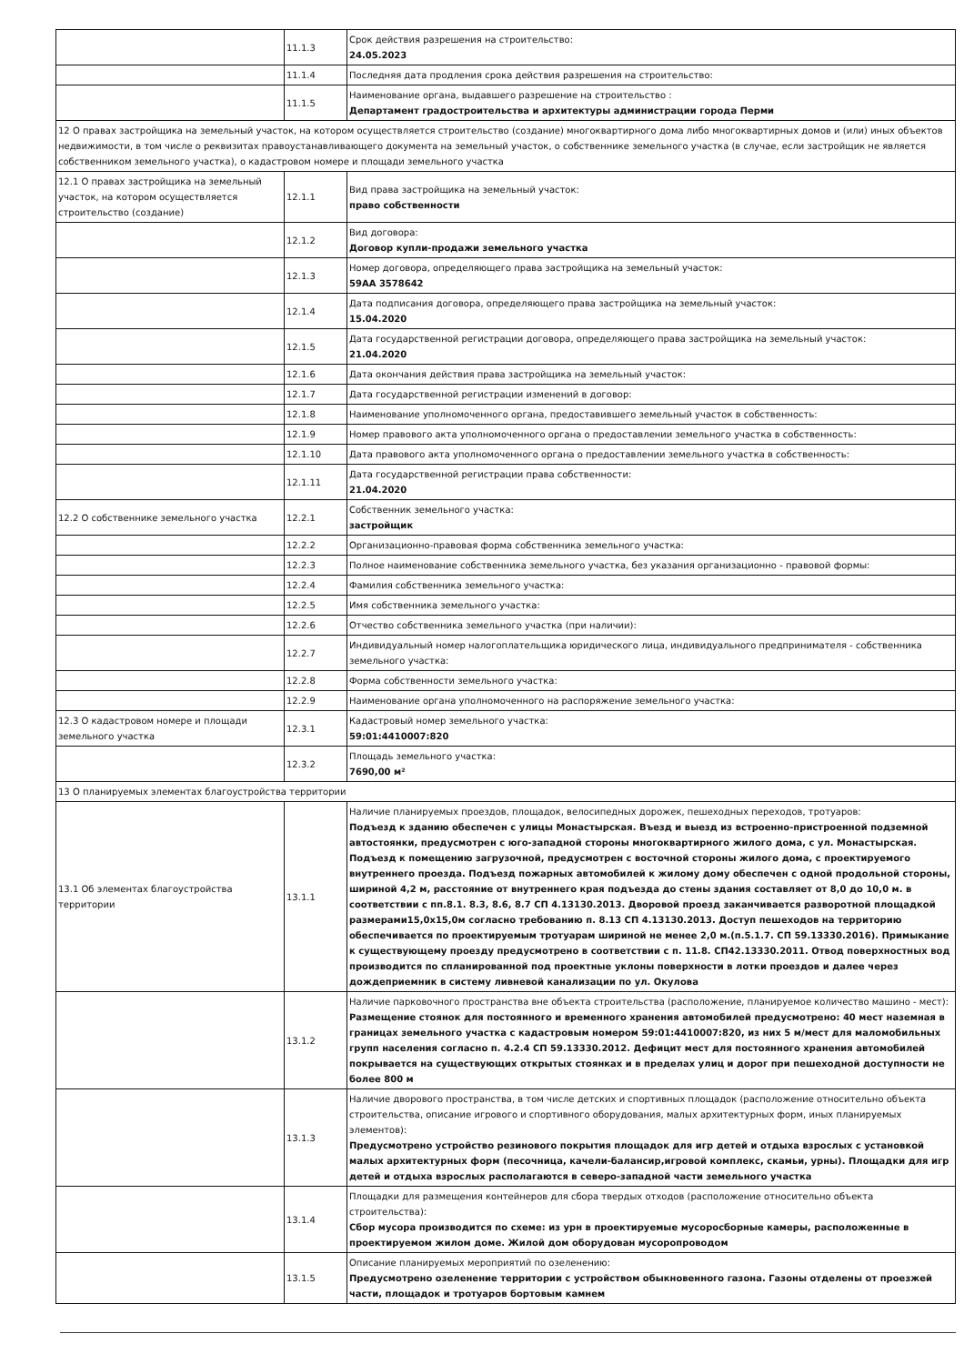| | 11.1.3 | Срок действия разрешения на строительство: 24.05.2023 |
| | 11.1.4 | Последняя дата продления срока действия разрешения на строительство: |
| | 11.1.5 | Наименование органа, выдавшего разрешение на строительство : Департамент градостроительства и архитектуры администрации города Перми |
| 12 О правах застройщика на земельный участок, на котором осуществляется строительство (создание) многоквартирного дома либо многоквартирных домов и (или) иных объектов недвижимости, в том числе о реквизитах правоустанавливающего документа на земельный участок, о собственнике земельного участка (в случае, если застройщик не является собственником земельного участка), о кадастровом номере и площади земельного участка | | |
| 12.1 О правах застройщика на земельный участок, на котором осуществляется строительство (создание) | 12.1.1 | Вид права застройщика на земельный участок: право собственности |
| | 12.1.2 | Вид договора: Договор купли-продажи земельного участка |
| | 12.1.3 | Номер договора, определяющего права застройщика на земельный участок: 59АА 3578642 |
| | 12.1.4 | Дата подписания договора, определяющего права застройщика на земельный участок: 15.04.2020 |
| | 12.1.5 | Дата государственной регистрации договора, определяющего права застройщика на земельный участок: 21.04.2020 |
| | 12.1.6 | Дата окончания действия права застройщика на земельный участок: |
| | 12.1.7 | Дата государственной регистрации изменений в договор: |
| | 12.1.8 | Наименование уполномоченного органа, предоставившего земельный участок в собственность: |
| | 12.1.9 | Номер правового акта уполномоченного органа о предоставлении земельного участка в собственность: |
| | 12.1.10 | Дата правового акта уполномоченного органа о предоставлении земельного участка в собственность: |
| | 12.1.11 | Дата государственной регистрации права собственности: 21.04.2020 |
| 12.2 О собственнике земельного участка | 12.2.1 | Собственник земельного участка: застройщик |
| | 12.2.2 | Организационно-правовая форма собственника земельного участка: |
| | 12.2.3 | Полное наименование собственника земельного участка, без указания организационно - правовой формы: |
| | 12.2.4 | Фамилия собственника земельного участка: |
| | 12.2.5 | Имя собственника земельного участка: |
| | 12.2.6 | Отчество собственника земельного участка (при наличии): |
| | 12.2.7 | Индивидуальный номер налогоплательщика юридического лица, индивидуального предпринимателя - собственника земельного участка: |
| | 12.2.8 | Форма собственности земельного участка: |
| | 12.2.9 | Наименование органа уполномоченного на распоряжение земельного участка: |
| 12.3 О кадастровом номере и площади земельного участка | 12.3.1 | Кадастровый номер земельного участка: 59:01:4410007:820 |
| | 12.3.2 | Площадь земельного участка: 7690,00 м² |
| 13 О планируемых элементах благоустройства территории | | |
| 13.1 Об элементах благоустройства территории | 13.1.1 | Наличие планируемых проездов, площадок, велосипедных дорожек, пешеходных переходов, тротуаров: Подъезд к зданию обеспечен с улицы Монастырская. Въезд и выезд из встроенно-пристроенной подземной автостоянки, предусмотрен с юго-западной стороны многоквартирного жилого дома, с ул. Монастырская. Подъезд к помещению загрузочной, предусмотрен с восточной стороны жилого дома, с проектируемого внутреннего проезда. Подъезд пожарных автомобилей к жилому дому обеспечен с одной продольной стороны, шириной 4,2 м, расстояние от внутреннего края подъезда до стены здания составляет от 8,0 до 10,0 м. в соответствии с пп.8.1. 8.3, 8.6, 8.7 СП 4.13130.2013. Дворовой проезд заканчивается разворотной площадкой размерами15,0х15,0м согласно требованию п. 8.13 СП 4.13130.2013. Доступ пешеходов на территорию обеспечивается по проектируемым тротуарам шириной не менее 2,0 м.(п.5.1.7. СП 59.13330.2016). Примыкание к существующему проезду предусмотрено в соответствии с п. 11.8. СП42.13330.2011. Отвод поверхностных вод производится по спланированной под проектные уклоны поверхности в лотки проездов и далее через дождеприемник в систему ливневой канализации по ул. Окулова |
| | 13.1.2 | Наличие парковочного пространства вне объекта строительства (расположение, планируемое количество машино - мест): Размещение стоянок для постоянного и временного хранения автомобилей предусмотрено: 40 мест наземная в границах земельного участка с кадастровым номером 59:01:4410007:820, из них 5 м/мест для маломобильных групп населения согласно п. 4.2.4 СП 59.13330.2012. Дефицит мест для постоянного хранения автомобилей покрывается на существующих открытых стоянках и в пределах улиц и дорог при пешеходной доступности не более 800 м |
| | 13.1.3 | Наличие дворового пространства, в том числе детских и спортивных площадок (расположение относительно объекта строительства, описание игрового и спортивного оборудования, малых архитектурных форм, иных планируемых элементов): Предусмотрено устройство резинового покрытия площадок для игр детей и отдыха взрослых с установкой малых архитектурных форм (песочница, качели-балансир,игровой комплекс, скамьи, урны). Площадки для игр детей и отдыха взрослых располагаются в северо-западной части земельного участка |
| | 13.1.4 | Площадки для размещения контейнеров для сбора твердых отходов (расположение относительно объекта строительства): Сбор мусора производится по схеме: из урн в проектируемые мусоросборные камеры, расположенные в проектируемом жилом доме. Жилой дом оборудован мусоропроводом |
| | 13.1.5 | Описание планируемых мероприятий по озеленению: Предусмотрено озеленение территории с устройством обыкновенного газона. Газоны отделены от проезжей части, площадок и тротуаров бортовым камнем |